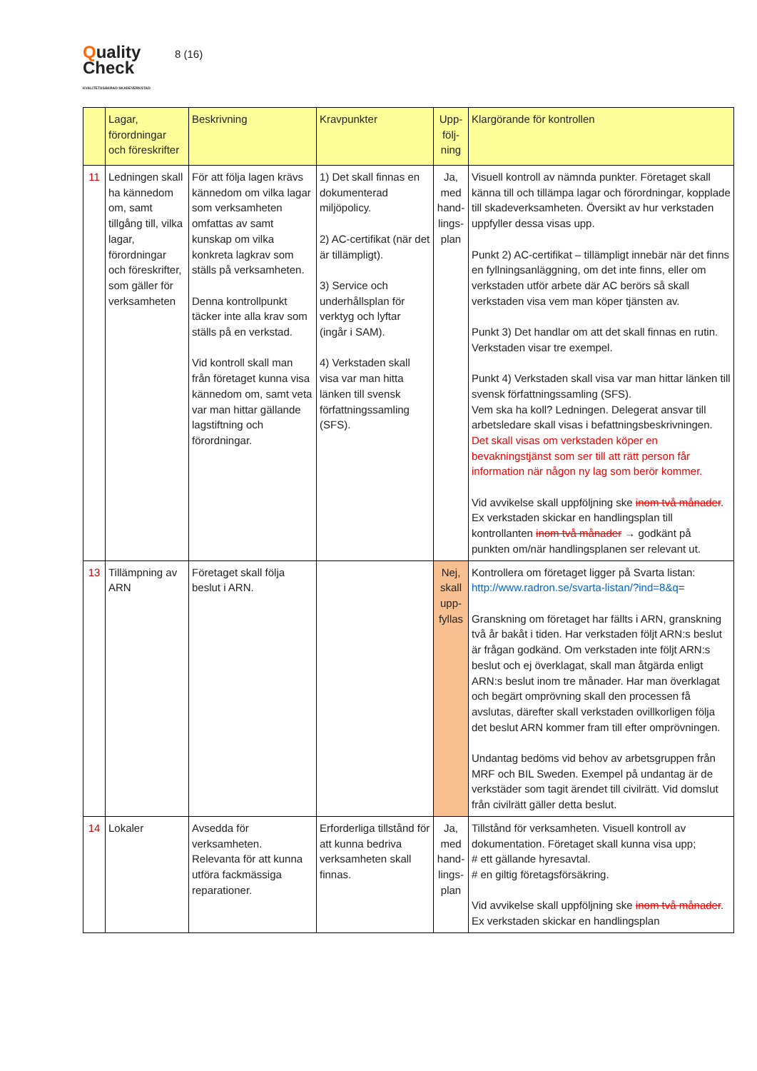Quality
Check
KVALITETSSÄKRAD SKADEVERKSTAD
8 (16)
| | Lagar, förordningar och föreskrifter | Beskrivning | Kravpunkter | Upp-följ-ning | Klargörande för kontrollen |
| --- | --- | --- | --- | --- | --- |
| 11 | Ledningen skall ha kännedom om, samt tillgång till, vilka lagar, förordningar och föreskrifter, som gäller för verksamheten | För att följa lagen krävs kännedom om vilka lagar som verksamheten omfattas av samt kunskap om vilka konkreta lagkrav som ställs på verksamheten. Denna kontrollpunkt täcker inte alla krav som ställs på en verkstad. Vid kontroll skall man från företaget kunna visa kännedom om, samt veta var man hittar gällande lagstiftning och förordningar. | 1) Det skall finnas en dokumenterad miljöpolicy. 2) AC-certifikat (när det är tillämpligt). 3) Service och underhållsplan för verktyg och lyftar (ingår i SAM). 4) Verkstaden skall visa var man hitta länken till svensk författningssamling (SFS). | Ja, med hand-lings-plan | Visuell kontroll av nämnda punkter. Företaget skall känna till och tillämpa lagar och förordningar, kopplade till skadeverksamheten. Översikt av hur verkstaden uppfyller dessa visas upp. Punkt 2) AC-certifikat – tillämpligt innebär när det finns en fyllningsanläggning, om det inte finns, eller om verkstaden utför arbete där AC berörs så skall verkstaden visa vem man köper tjänsten av. Punkt 3) Det handlar om att det skall finnas en rutin. Verkstaden visar tre exempel. Punkt 4) Verkstaden skall visa var man hittar länken till svensk författningssamling (SFS). Vem ska ha koll? Ledningen. Delegerat ansvar till arbetsledare skall visas i befattningsbeskrivningen. Det skall visas om verkstaden köper en bevakningstjänst som ser till att rätt person får information när någon ny lag som berör kommer. Vid avvikelse skall uppföljning ske inom två månader . Ex verkstaden skickar en handlingsplan till kontrollanten inom två månader → godkänt på punkten om/när handlingsplanen ser relevant ut. |
| 13 | Tillämpning av ARN | Företaget skall följa beslut i ARN. | | Nej, skall upp-fyllas | Kontrollera om företaget ligger på Svarta listan: http://www.radron.se/svarta-listan/?ind=8&q = Granskning om företaget har fällts i ARN, granskning två år bakåt i tiden. Har verkstaden följt ARN:s beslut är frågan godkänd. Om verkstaden inte följt ARN:s beslut och ej överklagat, skall man åtgärda enligt ARN:s beslut inom tre månader. Har man överklagat och begärt omprövning skall den processen få avslutas, därefter skall verkstaden ovillkorligen följa det beslut ARN kommer fram till efter omprövningen. Undantag bedöms vid behov av arbetsgruppen från MRF och BIL Sweden. Exempel på undantag är de verkstäder som tagit ärendet till civilrätt. Vid domslut från civilrätt gäller detta beslut. |
| 14 | Lokaler | Avsedda för verksamheten. Relevanta för att kunna utföra fackmässiga reparationer. | Erforderliga tillstånd för att kunna bedriva verksamheten skall finnas. | Ja, med hand-lings-plan | Tillstånd för verksamheten. Visuell kontroll av dokumentation. Företaget skall kunna visa upp; # ett gällande hyresavtal. # en giltig företagsförsäkring. Vid avvikelse skall uppföljning ske inom två månader . Ex verkstaden skickar en handlingsplan |